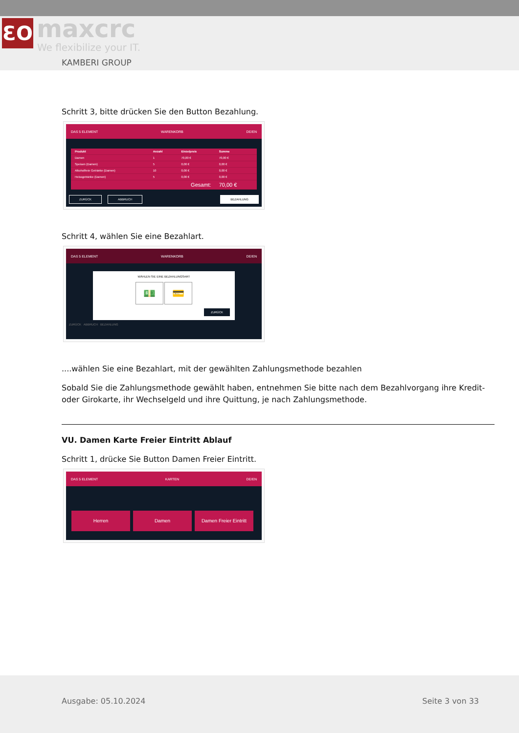ƐO maxcrc
We flexibilize your IT.
KAMBERI GROUP
Schritt 3, bitte drücken Sie den Button Bezahlung.
DAS 5 ELEMENT WARENKORB DE/EN
| Produkt | Anzahl | Einzelpreis | Summe |
| --- | --- | --- | --- |
| Damen | 1 | 70,00 € | 70,00 € |
| Speisen (Damen) | 5 | 0,00 € | 0,00 € |
| Alkoholfreie Getränke (Damen) | 10 | 0,00 € | 0,00 € |
| Heissgetränke (Damen) | 5 | 0,00 € | 0,00 € |
| Gesamt: | | | 70,00 € |
ZURÜCK ABBRUCH BEZAHLUNG
Schritt 4, wählen Sie eine Bezahlart.
DAS 5 ELEMENT WARENKORB DE/EN
WÄHLEN SIE EINE BEZAHLUNGSART
💵 💳
ZURÜCK
ZURÜCK ABBRUCH BEZAHLUNG
....wählen Sie eine Bezahlart, mit der gewählten Zahlungsmethode bezahlen
Sobald Sie die Zahlungsmethode gewählt haben, entnehmen Sie bitte nach dem Bezahlvorgang ihre Kredit- oder Girokarte, ihr Wechselgeld und ihre Quittung, je nach Zahlungsmethode.
VU. Damen Karte Freier Eintritt Ablauf
Schritt 1, drücke Sie Button Damen Freier Eintritt.
DAS 5 ELEMENT KARTEN DE/EN
Herren Damen Damen Freier Eintritt
Ausgabe: 05.10.2024 Seite 3 von 33